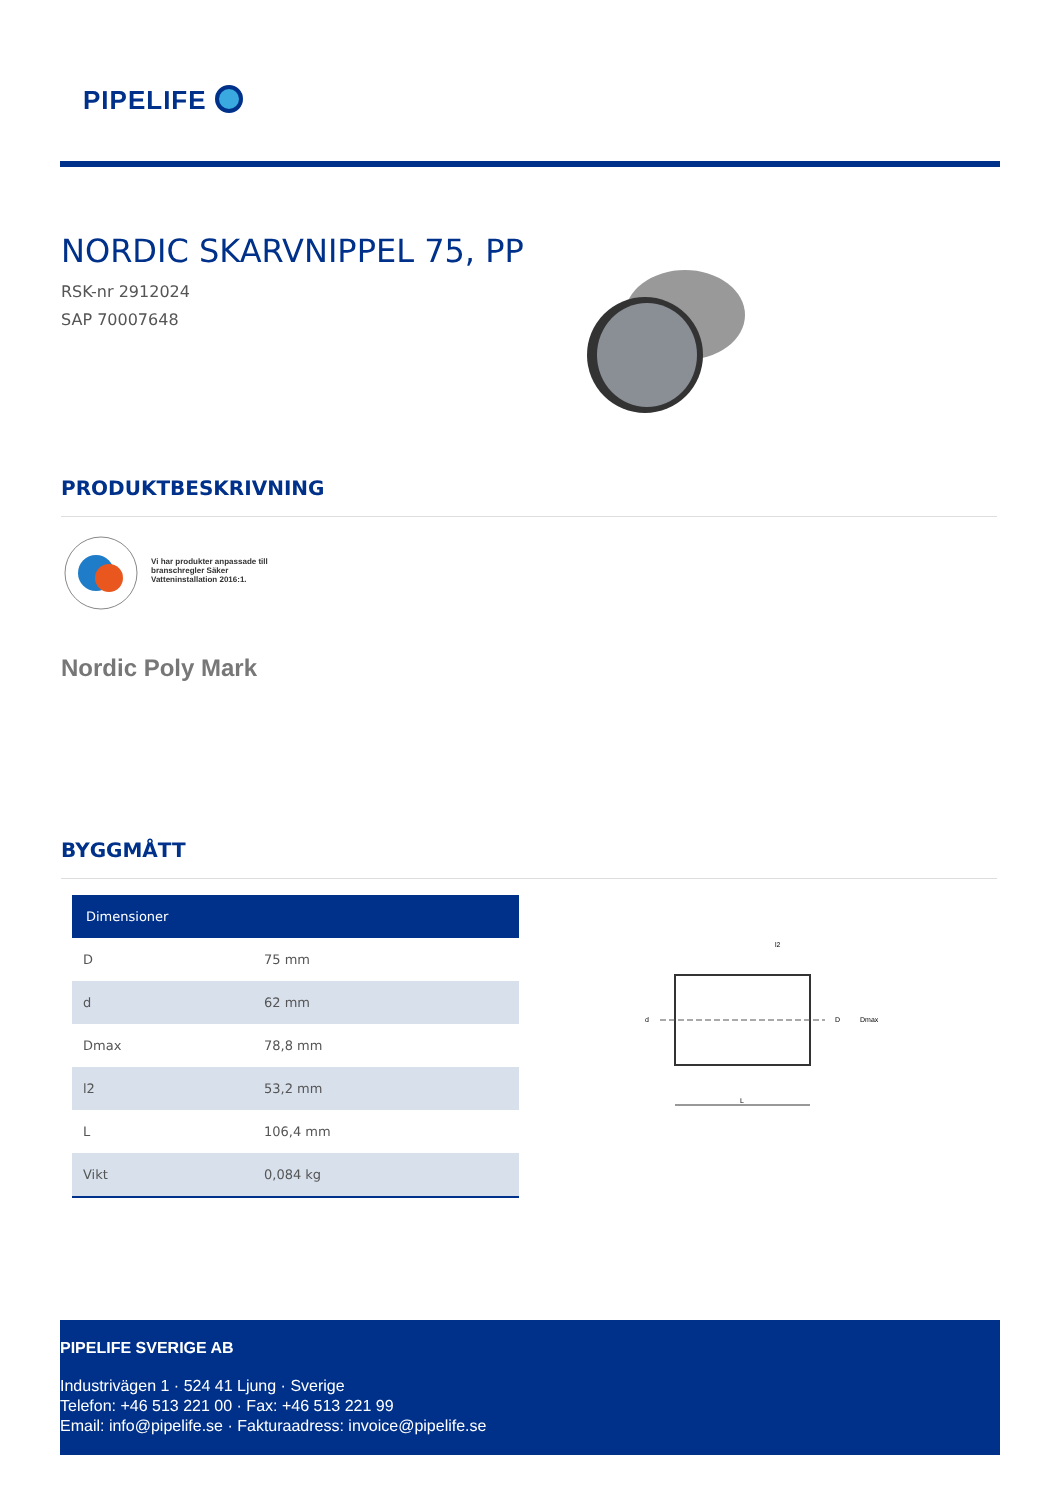PIPELIFE
NORDIC SKARVNIPPEL 75, PP
RSK-nr 2912024
SAP 70007648
PRODUKTBESKRIVNING
Vi har produkter anpassade till branschregler Säker Vatteninstallation 2016:1.
Nordic Poly Mark
BYGGMÅTT
| Dimensioner | |
| --- | --- |
| D | 75 mm |
| d | 62 mm |
| Dmax | 78,8 mm |
| l2 | 53,2 mm |
| L | 106,4 mm |
| Vikt | 0,084 kg |
l2
d
D
Dmax
L
PIPELIFE SVERIGE AB
Industrivägen 1 · 524 41 Ljung · Sverige
Telefon: +46 513 221 00 · Fax: +46 513 221 99
Email: info@pipelife.se · Fakturaadress: invoice@pipelife.se